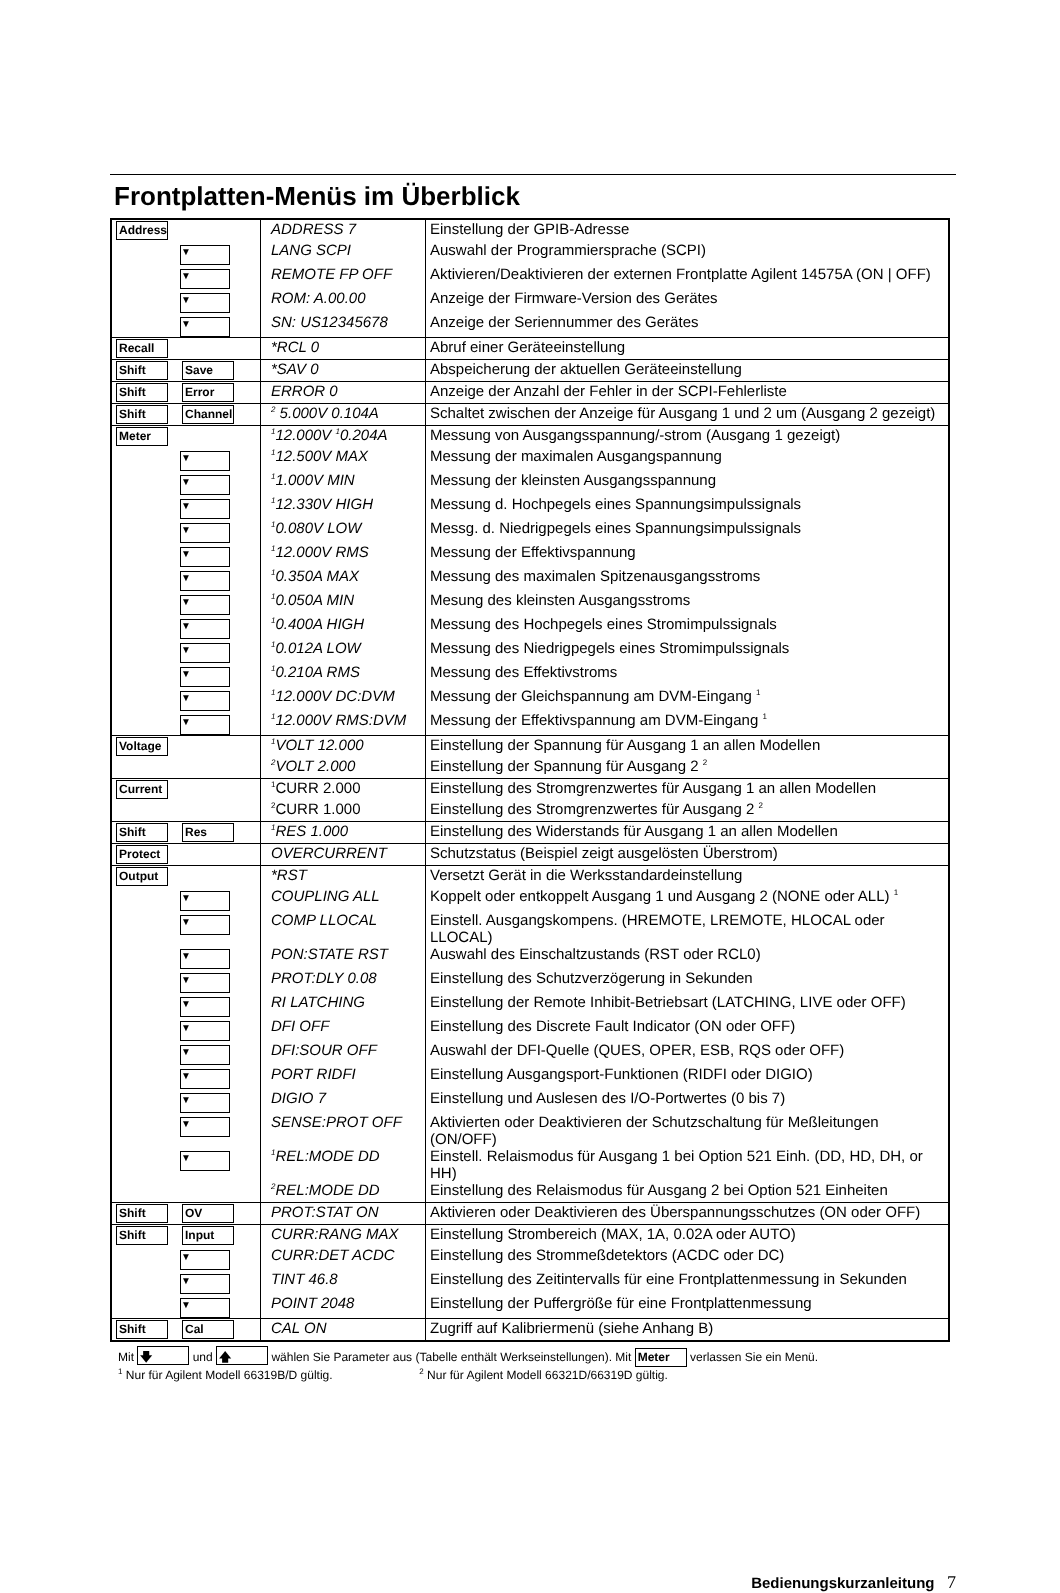Frontplatten-Menüs im Überblick
| Address | ADDRESS 7 | Einstellung der GPIB-Adresse |
| ▼ | LANG SCPI | Auswahl der Programmiersprache (SCPI) |
| ▼ | REMOTE FP OFF | Aktivieren/Deaktivieren der externen Frontplatte Agilent 14575A (ON / OFF) |
| ▼ | ROM: A.00.00 | Anzeige der Firmware-Version des Gerätes |
| ▼ | SN: US12345678 | Anzeige der Seriennummer des Gerätes |
| Recall | *RCL 0 | Abruf einer Geräteeinstellung |
| Shift Save | *SAV 0 | Abspeicherung der aktuellen Geräteeinstellung |
| Shift Error | ERROR 0 | Anzeige der Anzahl der Fehler in der SCPI-Fehlerliste |
| Shift Channel | <sup>2</sup> 5.000V 0.104A | Schaltet zwischen der Anzeige für Ausgang 1 und 2 um (Ausgang 2 gezeigt) |
| Meter | <sup>1</sup> 12.000V <sup>1</sup>0.204A | Messung von Ausgangsspannung/-strom (Ausgang 1 gezeigt) |
| ▼ | <sup>1</sup> 12.500V MAX | Messung der maximalen Ausgangspannung |
| ▼ | <sup>1</sup> 1.000V MIN | Messung der kleinsten Ausgangsspannung |
| ▼ | <sup>1</sup> 12.330V HIGH | Messung d. Hochpegels eines Spannungsimpulssignals |
| ▼ | <sup>1</sup> 0.080V LOW | Messg. d. Niedrigpegels eines Spannungsimpulssignals |
| ▼ | <sup>1</sup> 12.000V RMS | Messung der Effektivspannung |
| ▼ | <sup>1</sup> 0.350A MAX | Messung des maximalen Spitzenausgangsstroms |
| ▼ | <sup>1</sup> 0.050A MIN | Mesung des kleinsten Ausgangsstroms |
| ▼ | <sup>1</sup> 0.400A HIGH | Messung des Hochpegels eines Stromimpulssignals |
| ▼ | <sup>1</sup> 0.012A LOW | Messung des Niedrigpegels eines Stromimpulssignals |
| ▼ | <sup>1</sup> 0.210A RMS | Messung des Effektivstroms |
| ▼ | <sup>1</sup> 12.000V DC:DVM | Messung der Gleichspannung am DVM-Eingang <sup>1</sup> |
| ▼ | <sup>1</sup> 12.000V RMS:DVM | Messung der Effektivspannung am DVM-Eingang <sup>1</sup> |
| Voltage | <sup>1</sup> VOLT 12.000 | Einstellung der Spannung für Ausgang 1 an allen Modellen |
| | <sup>2</sup> VOLT 2.000 | Einstellung der Spannung für Ausgang 2 <sup>2</sup> |
| Current | <sup>1</sup> CURR 2.000 | Einstellung des Stromgrenzwertes für Ausgang 1 an allen Modellen |
| | <sup>2</sup> CURR 1.000 | Einstellung des Stromgrenzwertes für Ausgang 2 <sup>2</sup> |
| Shift Res | <sup>1</sup> RES 1.000 | Einstellung des Widerstands für Ausgang 1 an allen Modellen |
| Protect | OVERCURRENT | Schutzstatus (Beispiel zeigt ausgelösten Überstrom) |
| Output | *RST | Versetzt Gerät in die Werksstandardeinstellung |
| ▼ | COUPLING ALL | Koppelt oder entkoppelt Ausgang 1 und Ausgang 2 (NONE oder ALL) <sup>1</sup> |
| ▼ | COMP LLOCAL | Einstell. Ausgangskompens. (HREMOTE, LREMOTE, HLOCAL oder LLOCAL) |
| ▼ | PON:STATE RST | Auswahl des Einschaltzustands (RST oder RCL0) |
| ▼ | PROT:DLY 0.08 | Einstellung des Schutzverzögerung in Sekunden |
| ▼ | RI LATCHING | Einstellung der Remote Inhibit-Betriebsart (LATCHING, LIVE oder OFF) |
| ▼ | DFI OFF | Einstellung des Discrete Fault Indicator (ON oder OFF) |
| ▼ | DFI:SOUR OFF | Auswahl der DFI-Quelle (QUES, OPER, ESB, RQS oder OFF) |
| ▼ | PORT RIDFI | Einstellung Ausgangsport-Funktionen (RIDFI oder DIGIO) |
| ▼ | DIGIO 7 | Einstellung und Auslesen des I/O-Portwertes (0 bis 7) |
| ▼ | SENSE:PROT OFF | Aktivierten oder Deaktivieren der Schutzschaltung für Meßleitungen (ON/OFF) |
| ▼ | <sup>1</sup> REL:MODE DD | Einstell. Relaismodus für Ausgang 1 bei Option 521 Einh. (DD, HD, DH, or HH) |
| | <sup>2</sup> REL:MODE DD | Einstellung des Relaismodus für Ausgang 2 bei Option 521 Einheiten |
| Shift OV | PROT:STAT ON | Aktivieren oder Deaktivieren des Überspannungsschutzes (ON oder OFF) |
| Shift Input | CURR:RANG MAX | Einstellung Strombereich (MAX, 1A, 0.02A oder AUTO) |
| ▼ | CURR:DET ACDC | Einstellung des Strommeßdetektors (ACDC oder DC) |
| ▼ | TINT 46.8 | Einstellung des Zeitintervalls für eine Frontplattenmessung in Sekunden |
| ▼ | POINT 2048 | Einstellung der Puffergröße für eine Frontplattenmessung |
| Shift Cal | CAL ON | Zugriff auf Kalibriermenü (siehe Anhang B) |
Mit 🡇 und 🡅 wählen Sie Parameter aus (Tabelle enthält Werkseinstellungen). Mit Meter verlassen Sie ein Menü.
<sup>1</sup> Nur für Agilent Modell 66319B/D gültig. <sup>2</sup> Nur für Agilent Modell 66321D/66319D gültig.
Bedienungskurzanleitung 7